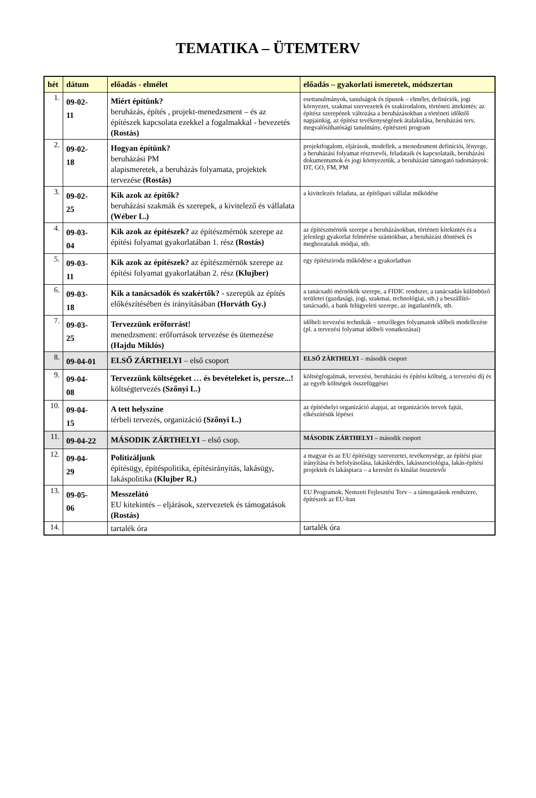TEMATIKA – ÜTEMTERV
| hét | dátum | előadás - elmélet | előadás – gyakorlati ismeretek, módszertan |
| --- | --- | --- | --- |
| 1. | 09-02- 11 | Miért építünk? beruházás, építés , projekt-menedzsment – és az építészek kapcsolata ezekkel a fogalmakkal - bevezetés (Rostás) | esettanulmányok, tanulságok és típusok – elmélet, definíciók, jogi környezet, szakmai szervezetek és szakirodalom, történeti áttekintés: az építész szerepének változása a beruházásokban a történeti időktől napjainkig, az építész tevékenységének átalakulása, beruházási terv, megvalósíthatósági tanulmány, építészeti program |
| 2. | 09-02- 18 | Hogyan építünk? beruházási PM alapismeretek, a beruházás folyamata, projektek tervezése (Rostás) | projektfogalom, eljárások, modellek, a menedzsment definíciói, lényege, a beruházási folyamat résztvevői, feladataik és kapcsolataik, beruházási dokumentumok és jogi környezetük, a beruházást támogató tudományok: DT, GO, FM, PM |
| 3. | 09-02- 25 | Kik azok az építők? beruházási szakmák és szerepek, a kivitelező és vállalata (Wéber L.) | a kivitelezés feladata, az építőipari vállalat működése |
| 4. | 09-03- 04 | Kik azok az építészek? az építészmérnök szerepe az építési folyamat gyakorlatában 1. rész (Rostás) | az építészmérnök szerepe a beruházásokban, történeti kitekintés és a jelenlegi gyakorlat felmérése számokban, a beruházási döntések és meghozataluk módjai, stb. |
| 5. | 09-03- 11 | Kik azok az építészek? az építészmérnök szerepe az építési folyamat gyakorlatában 2. rész (Klujber) | egy építésziroda működése a gyakorlatban |
| 6. | 09-03- 18 | Kik a tanácsadók és szakértők? - szerepük az építés előkészítésében és irányításában (Horváth Gy.) | a tanácsadó mérnökök szerepe, a FIDIC rendszer, a tanácsadás különböző területei (gazdasági, jogi, szakmai, technológiai, stb.) a beszállító-tanácsadó, a bank felügyeleti szerepe, az ingatlanérték, stb. |
| 7. | 09-03- 25 | Tervezzünk erőforrást! menedzsment: erőforrások tervezése és ütemezése (Hajdu Miklós) | időbeli tervezési technikák – tetszőleges folyamatok időbeli modellezése (pl. a tervezési folyamat időbeli vonatkozásai) |
| 8. | 09-04-01 | ELSŐ ZÁRTHELYI – első csoport | ELSŐ ZÁRTHELYI – második csoport |
| 9. | 09-04- 08 | Tervezzünk költségeket … és bevételeket is, persze...! költségtervezés (Szőnyi L.) | költségfogalmak, tervezési, beruházási és építési költség, a tervezési díj és az egyéb költségek összefüggései |
| 10. | 09-04- 15 | A tett helyszíne térbeli tervezés, organizáció (Szőnyi L.) | az építéshelyi organizáció alapjai, az organizációs tervek fajtái, elkészítésük lépései |
| 11. | 09-04-22 | MÁSODIK ZÁRTHELYI – első csop. | MÁSODIK ZÁRTHELYI – második csoport |
| 12. | 09-04- 29 | Politizáljunk építésügy, építéspolitika, építésirányítás, lakásügy, lakáspolitika (Klujber R.) | a magyar és az EU építésügy szervezetei, tevékenysége, az építési piac irányítása és befolyásolása, lakáskérdés, lakásszociológia, lakás-építési projektek és lakáspiaca – a kereslet és kínálat összetevői |
| 13. | 09-05- 06 | Messzelátó EU kitekintés – eljárások, szervezetek és támogatások (Rostás) | EU Programok, Nemzeti Fejlesztési Terv – a támogatások rendszere, építészek az EU-ban |
| 14. | | tartalék óra | tartalék óra |